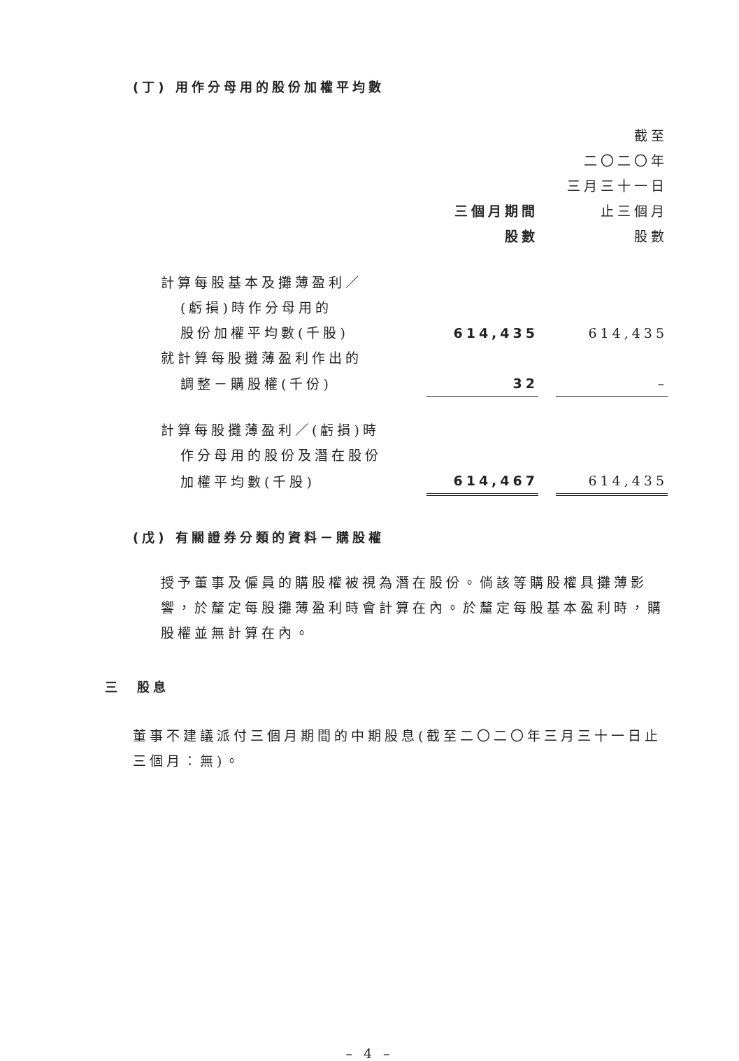(丁) 用作分母用的股份加權平均數
| | 三個月期間 股數 | | 截至 二〇二〇年 三月三十一日 止三個月 股數 |
| 計算每股基本及攤薄盈利／ | | | |
| (虧損)時作分母用的 | | | |
| 股份加權平均數(千股) | 614,435 | | 614,435 |
| 就計算每股攤薄盈利作出的 | | | |
| 調整－購股權(千份) | 32 | | – |
| 計算每股攤薄盈利／(虧損)時 | | | |
| 作分母用的股份及潛在股份 | | | |
| 加權平均數(千股) | 614,467 | | 614,435 |
(戊) 有關證券分類的資料－購股權
授予董事及僱員的購股權被視為潛在股份。倘該等購股權具攤薄影響，於釐定每股攤薄盈利時會計算在內。於釐定每股基本盈利時，購股權並無計算在內。
三 股息
董事不建議派付三個月期間的中期股息(截至二〇二〇年三月三十一日止三個月：無)。
– 4 –